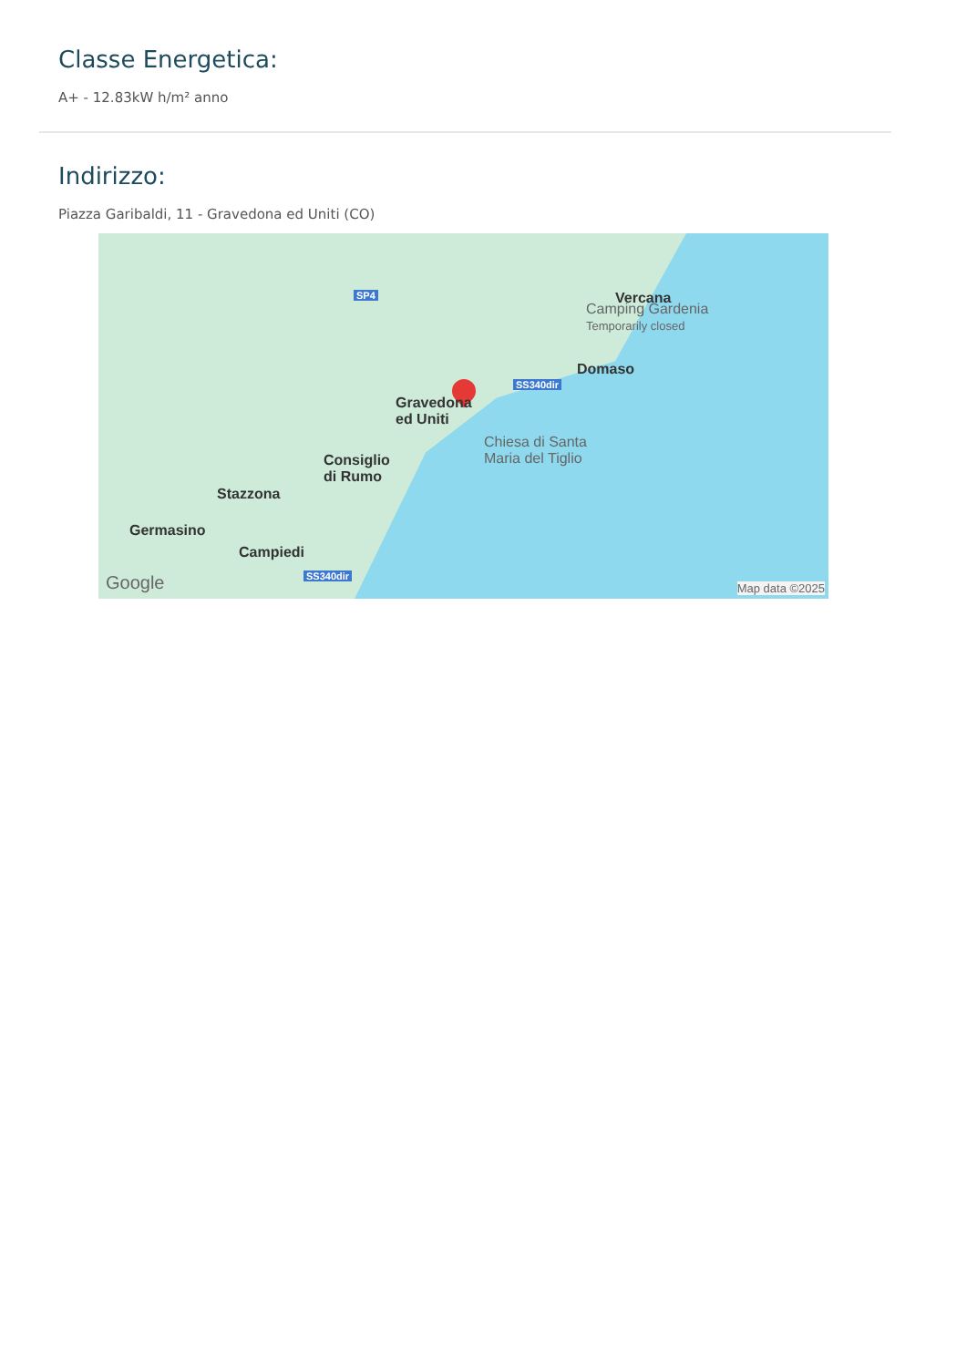Classe Energetica:
A+ - 12.83kW h/m² anno
Indirizzo:
Piazza Garibaldi, 11 - Gravedona ed Uniti (CO)
SP4 Vercana
Camping Gardenia
Temporarily closed
Domaso
SS340dir
Gravedona
ed Uniti
Chiesa di Santa
Maria del Tiglio Consiglio
di Rumo
Stazzona
Germasino
Campiedi
SS340dir Google Map data ©2025